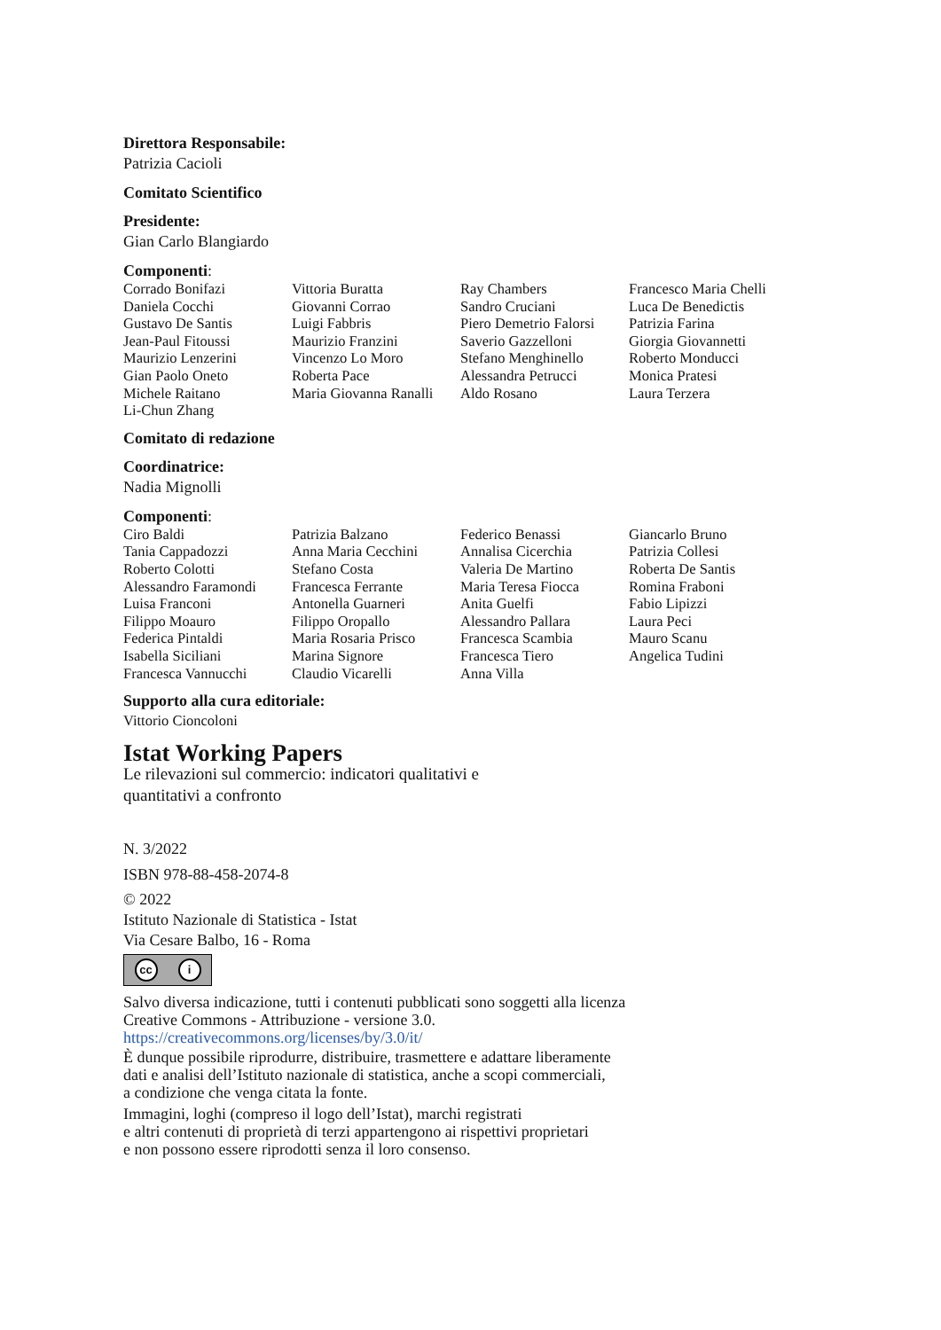Direttora Responsabile:
Patrizia Cacioli
Comitato Scientifico
Presidente:
Gian Carlo Blangiardo
Componenti:
Corrado Bonifazi
Vittoria Buratta
Ray Chambers
Francesco Maria Chelli
Daniela Cocchi
Giovanni Corrao
Sandro Cruciani
Luca De Benedictis
Gustavo De Santis
Luigi Fabbris
Piero Demetrio Falorsi
Patrizia Farina
Jean-Paul Fitoussi
Maurizio Franzini
Saverio Gazzelloni
Giorgia Giovannetti
Maurizio Lenzerini
Vincenzo Lo Moro
Stefano Menghinello
Roberto Monducci
Gian Paolo Oneto
Roberta Pace
Alessandra Petrucci
Monica Pratesi
Michele Raitano
Maria Giovanna Ranalli
Aldo Rosano
Laura Terzera
Li-Chun Zhang
Comitato di redazione
Coordinatrice:
Nadia Mignolli
Componenti:
Ciro Baldi
Patrizia Balzano
Federico Benassi
Giancarlo Bruno
Tania Cappadozzi
Anna Maria Cecchini
Annalisa Cicerchia
Patrizia Collesi
Roberto Colotti
Stefano Costa
Valeria De Martino
Roberta De Santis
Alessandro Faramondi
Francesca Ferrante
Maria Teresa Fiocca
Romina Fraboni
Luisa Franconi
Antonella Guarneri
Anita Guelfi
Fabio Lipizzi
Filippo Moauro
Filippo Oropallo
Alessandro Pallara
Laura Peci
Federica Pintaldi
Maria Rosaria Prisco
Francesca Scambia
Mauro Scanu
Isabella Siciliani
Marina Signore
Francesca Tiero
Angelica Tudini
Francesca Vannucchi
Claudio Vicarelli
Anna Villa
Supporto alla cura editoriale:
Vittorio Cioncoloni
Istat Working Papers
Le rilevazioni sul commercio: indicatori qualitativi e
quantitativi a confronto
N. 3/2022
ISBN 978-88-458-2074-8
© 2022
Istituto Nazionale di Statistica - Istat
Via Cesare Balbo, 16 - Roma
cc i
Salvo diversa indicazione, tutti i contenuti pubblicati sono soggetti alla licenza
Creative Commons - Attribuzione - versione 3.0.
https://creativecommons.org/licenses/by/3.0/it/
È dunque possibile riprodurre, distribuire, trasmettere e adattare liberamente
dati e analisi dell’Istituto nazionale di statistica, anche a scopi commerciali,
a condizione che venga citata la fonte.
Immagini, loghi (compreso il logo dell’Istat), marchi registrati
e altri contenuti di proprietà di terzi appartengono ai rispettivi proprietari
e non possono essere riprodotti senza il loro consenso.